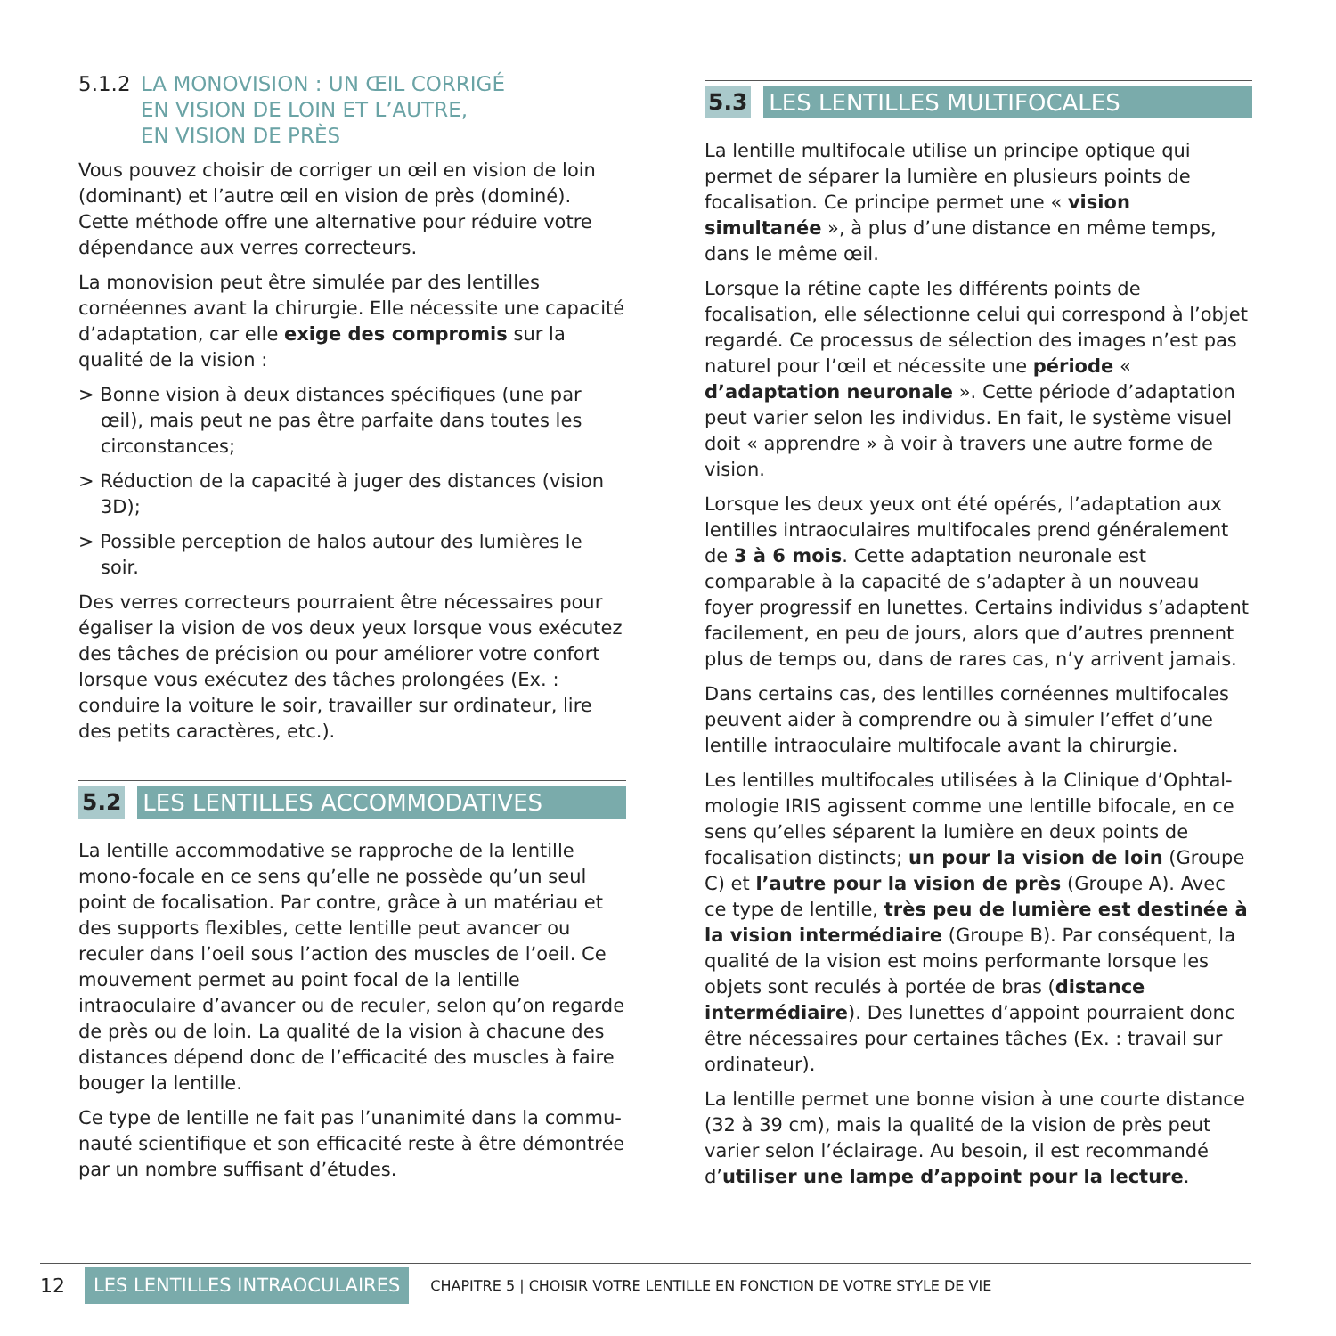5.1.2 LA MONOVISION : UN ŒIL CORRIGÉ
EN VISION DE LOIN ET L’AUTRE,
EN VISION DE PRÈS
Vous pouvez choisir de corriger un œil en vision de loin (dominant) et l’autre œil en vision de près (dominé). Cette méthode offre une alternative pour réduire votre dépendance aux verres correcteurs.
La monovision peut être simulée par des lentilles cornéennes avant la chirurgie. Elle nécessite une capacité d’adaptation, car elle exige des compromis sur la qualité de la vision :
> Bonne vision à deux distances spécifiques (une par œil), mais peut ne pas être parfaite dans toutes les circonstances;
> Réduction de la capacité à juger des distances (vision 3D);
> Possible perception de halos autour des lumières le soir.
Des verres correcteurs pourraient être nécessaires pour égaliser la vision de vos deux yeux lorsque vous exécutez des tâches de précision ou pour améliorer votre confort lorsque vous exécutez des tâches prolongées (Ex. : conduire la voiture le soir, travailler sur ordinateur, lire des petits caractères, etc.).
5.2 LES LENTILLES ACCOMMODATIVES
La lentille accommodative se rapproche de la lentille mono-focale en ce sens qu’elle ne possède qu’un seul point de focalisation. Par contre, grâce à un matériau et des supports flexibles, cette lentille peut avancer ou reculer dans l’oeil sous l’action des muscles de l’oeil. Ce mouvement permet au point focal de la lentille intraoculaire d’avancer ou de reculer, selon qu’on regarde de près ou de loin. La qualité de la vision à chacune des distances dépend donc de l’efficacité des muscles à faire bouger la lentille.
Ce type de lentille ne fait pas l’unanimité dans la commu-nauté scientifique et son efficacité reste à être démontrée par un nombre suffisant d’études.
5.3 LES LENTILLES MULTIFOCALES
La lentille multifocale utilise un principe optique qui permet de séparer la lumière en plusieurs points de focalisation. Ce principe permet une « vision simultanée », à plus d’une distance en même temps, dans le même œil.
Lorsque la rétine capte les différents points de focalisation, elle sélectionne celui qui correspond à l’objet regardé. Ce processus de sélection des images n’est pas naturel pour l’œil et nécessite une période « d’adaptation neuronale ». Cette période d’adaptation peut varier selon les individus. En fait, le système visuel doit « apprendre » à voir à travers une autre forme de vision.
Lorsque les deux yeux ont été opérés, l’adaptation aux lentilles intraoculaires multifocales prend généralement de 3 à 6 mois. Cette adaptation neuronale est comparable à la capacité de s’adapter à un nouveau foyer progressif en lunettes. Certains individus s’adaptent facilement, en peu de jours, alors que d’autres prennent plus de temps ou, dans de rares cas, n’y arrivent jamais.
Dans certains cas, des lentilles cornéennes multifocales peuvent aider à comprendre ou à simuler l’effet d’une lentille intraoculaire multifocale avant la chirurgie.
Les lentilles multifocales utilisées à la Clinique d’Ophtal-mologie IRIS agissent comme une lentille bifocale, en ce sens qu’elles séparent la lumière en deux points de focalisation distincts; un pour la vision de loin (Groupe C) et l’autre pour la vision de près (Groupe A). Avec ce type de lentille, très peu de lumière est destinée à la vision intermédiaire (Groupe B). Par conséquent, la qualité de la vision est moins performante lorsque les objets sont reculés à portée de bras (distance intermédiaire). Des lunettes d’appoint pourraient donc être nécessaires pour certaines tâches (Ex. : travail sur ordinateur).
La lentille permet une bonne vision à une courte distance (32 à 39 cm), mais la qualité de la vision de près peut varier selon l’éclairage. Au besoin, il est recommandé d’utiliser une lampe d’appoint pour la lecture.
12 LES LENTILLES INTRAOCULAIRES CHAPITRE 5 | CHOISIR VOTRE LENTILLE EN FONCTION DE VOTRE STYLE DE VIE